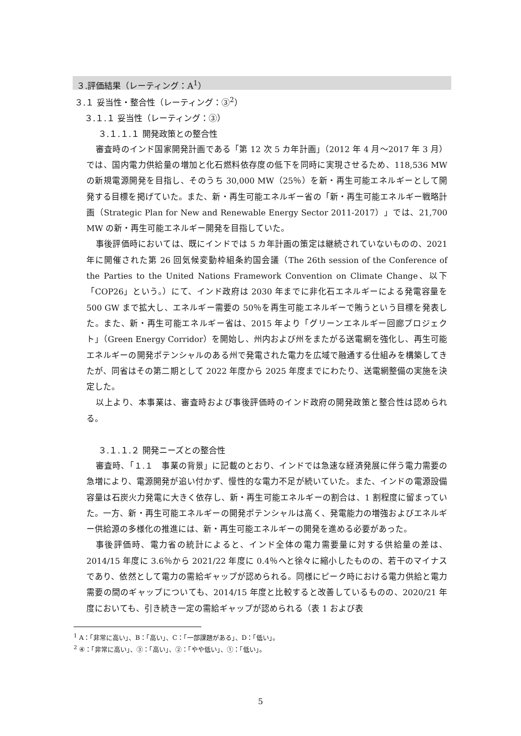３.評価結果（レーティング：A<sup>1</sup>）
３.１ 妥当性・整合性（レーティング：③<sup>2</sup>）
３.１.１ 妥当性（レーティング：③）
３.１.１.１ 開発政策との整合性
審査時のインド国家開発計画である「第 12 次 5 カ年計画」（2012 年 4 月～2017 年 3 月）では、国内電力供給量の増加と化石燃料依存度の低下を同時に実現させるため、118,536 MW の新規電源開発を目指し、そのうち 30,000 MW（25％）を新・再生可能エネルギーとして開発する目標を掲げていた。また、新・再生可能エネルギー省の「新・再生可能エネルギー戦略計画（Strategic Plan for New and Renewable Energy Sector 2011-2017）」では、21,700 MW の新・再生可能エネルギー開発を目指していた。
事後評価時においては、既にインドでは 5 カ年計画の策定は継続されていないものの、2021 年に開催された第 26 回気候変動枠組条約国会議（The 26th session of the Conference of the Parties to the United Nations Framework Convention on Climate Change、以下「COP26」という。）にて、インド政府は 2030 年までに非化石エネルギーによる発電容量を 500 GW まで拡大し、エネルギー需要の 50％を再生可能エネルギーで賄うという目標を発表した。また、新・再生可能エネルギー省は、2015 年より「グリーンエネルギー回廊プロジェクト」（Green Energy Corridor）を開始し、州内および州をまたがる送電網を強化し、再生可能エネルギーの開発ポテンシャルのある州で発電された電力を広域で融通する仕組みを構築してきたが、同省はその第二期として 2022 年度から 2025 年度までにわたり、送電網整備の実施を決定した。
以上より、本事業は、審査時および事後評価時のインド政府の開発政策と整合性は認められる。
３.１.１.２ 開発ニーズとの整合性
審査時、「１.１　事業の背景」に記載のとおり、インドでは急速な経済発展に伴う電力需要の急増により、電源開発が追い付かず、慢性的な電力不足が続いていた。また、インドの電源設備容量は石炭火力発電に大きく依存し、新・再生可能エネルギーの割合は、1 割程度に留まっていた。一方、新・再生可能エネルギーの開発ポテンシャルは高く、発電能力の増強およびエネルギー供給源の多様化の推進には、新・再生可能エネルギーの開発を進める必要があった。
事後評価時、電力省の統計によると、インド全体の電力需要量に対する供給量の差は、2014/15 年度に 3.6％から 2021/22 年度に 0.4％へと徐々に縮小したものの、若干のマイナスであり、依然として電力の需給ギャップが認められる。同様にピーク時における電力供給と電力需要の間のギャップについても、2014/15 年度と比較すると改善しているものの、2020/21 年度においても、引き続き一定の需給ギャップが認められる（表 1 および表
<sup>1</sup> A：「非常に高い」、B：「高い」、C：「一部課題がある」、D：「低い」。
<sup>2</sup> ④：「非常に高い」、③：「高い」、②：「やや低い」、①：「低い」。
5